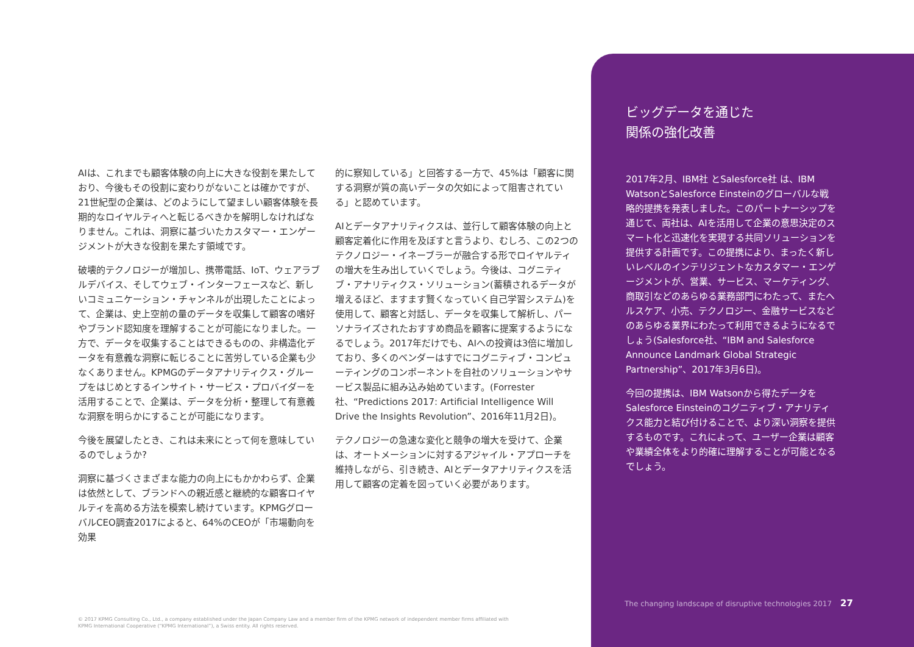AIは、これまでも顧客体験の向上に大きな役割を果たしており、今後もその役割に変わりがないことは確かですが、21世紀型の企業は、どのようにして望ましい顧客体験を長期的なロイヤルティへと転じるべきかを解明しなければなりません。これは、洞察に基づいたカスタマー・エンゲージメントが大きな役割を果たす領域です。
破壊的テクノロジーが増加し、携帯電話、IoT、ウェアラブルデバイス、そしてウェブ・インターフェースなど、新しいコミュニケーション・チャンネルが出現したことによって、企業は、史上空前の量のデータを収集して顧客の嗜好やブランド認知度を理解することが可能になりました。一方で、データを収集することはできるものの、非構造化データを有意義な洞察に転じることに苦労している企業も少なくありません。KPMGのデータアナリティクス・グループをはじめとするインサイト・サービス・プロバイダーを活用することで、企業は、データを分析・整理して有意義な洞察を明らかにすることが可能になります。
今後を展望したとき、これは未来にとって何を意味しているのでしょうか?
洞察に基づくさまざまな能力の向上にもかかわらず、企業は依然として、ブランドへの親近感と継続的な顧客ロイヤルティを高める方法を模索し続けています。KPMGグローバルCEO調査2017によると、64%のCEOが「市場動向を効果
的に察知している」と回答する一方で、45%は「顧客に関する洞察が質の高いデータの欠如によって阻害されている」と認めています。
AIとデータアナリティクスは、並行して顧客体験の向上と顧客定着化に作用を及ぼすと言うより、むしろ、この2つのテクノロジー・イネーブラーが融合する形でロイヤルティの増大を生み出していくでしょう。今後は、コグニティブ・アナリティクス・ソリューション(蓄積されるデータが増えるほど、ますます賢くなっていく自己学習システム)を使用して、顧客と対話し、データを収集して解析し、パーソナライズされたおすすめ商品を顧客に提案するようになるでしょう。2017年だけでも、AIへの投資は3倍に増加しており、多くのベンダーはすでにコグニティブ・コンピューティングのコンポーネントを自社のソリューションやサービス製品に組み込み始めています。(Forrester社、“Predictions 2017: Artificial Intelligence Will Drive the Insights Revolution”、2016年11月2日)。
テクノロジーの急速な変化と競争の増大を受けて、企業は、オートメーションに対するアジャイル・アプローチを維持しながら、引き続き、AIとデータアナリティクスを活用して顧客の定着を図っていく必要があります。
ビッグデータを通じた
関係の強化改善
2017年2月、IBM社 とSalesforce社 は、IBM WatsonとSalesforce Einsteinのグローバルな戦略的提携を発表しました。このパートナーシップを通じて、両社は、AIを活用して企業の意思決定のスマート化と迅速化を実現する共同ソリューションを提供する計画です。この提携により、まったく新しいレベルのインテリジェントなカスタマー・エンゲージメントが、営業、サービス、マーケティング、商取引などのあらゆる業務部門にわたって、またヘルスケア、小売、テクノロジー、金融サービスなどのあらゆる業界にわたって利用できるようになるでしょう(Salesforce社、“IBM and Salesforce Announce Landmark Global Strategic Partnership”、2017年3月6日)。
今回の提携は、IBM Watsonから得たデータをSalesforce Einsteinのコグニティブ・アナリティクス能力と結び付けることで、より深い洞察を提供するものです。これによって、ユーザー企業は顧客や業績全体をより的確に理解することが可能となるでしょう。
The changing landscape of disruptive technologies 2017 27
© 2017 KPMG Consulting Co., Ltd., a company established under the Japan Company Law and a member firm of the KPMG network of independent member firms affiliated with KPMG International Cooperative (“KPMG International”), a Swiss entity. All rights reserved.